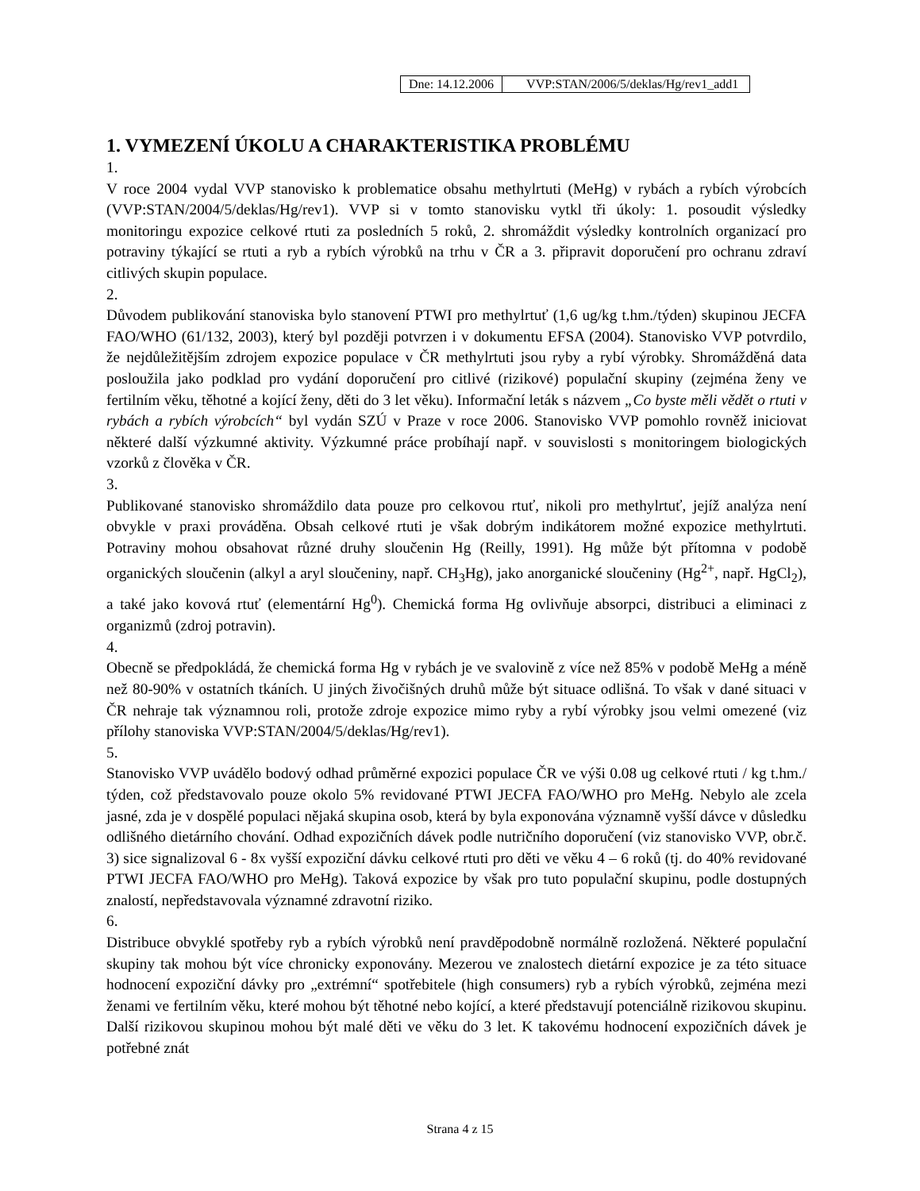Dne: 14.12.2006 VVP:STAN/2006/5/deklas/Hg/rev1_add1
1. VYMEZENÍ ÚKOLU A CHARAKTERISTIKA PROBLÉMU
1.
V roce 2004 vydal VVP stanovisko k problematice obsahu methylrtuti (MeHg) v rybách a rybích výrobcích (VVP:STAN/2004/5/deklas/Hg/rev1). VVP si v tomto stanovisku vytkl tři úkoly: 1. posoudit výsledky monitoringu expozice celkové rtuti za posledních 5 roků, 2. shromáždit výsledky kontrolních organizací pro potraviny týkající se rtuti a ryb a rybích výrobků na trhu v ČR a 3. připravit doporučení pro ochranu zdraví citlivých skupin populace.
2.
Důvodem publikování stanoviska bylo stanovení PTWI pro methylrtuť (1,6 ug/kg t.hm./týden) skupinou JECFA FAO/WHO (61/132, 2003), který byl později potvrzen i v dokumentu EFSA (2004). Stanovisko VVP potvrdilo, že nejdůležitějším zdrojem expozice populace v ČR methylrtuti jsou ryby a rybí výrobky. Shromážděná data posloužila jako podklad pro vydání doporučení pro citlivé (rizikové) populační skupiny (zejména ženy ve fertilním věku, těhotné a kojící ženy, děti do 3 let věku). Informační leták s názvem „Co byste měli vědět o rtuti v rybách a rybích výrobcích“ byl vydán SZÚ v Praze v roce 2006. Stanovisko VVP pomohlo rovněž iniciovat některé další výzkumné aktivity. Výzkumné práce probíhají např. v souvislosti s monitoringem biologických vzorků z člověka v ČR.
3.
Publikované stanovisko shromáždilo data pouze pro celkovou rtuť, nikoli pro methylrtuť, jejíž analýza není obvykle v praxi prováděna. Obsah celkové rtuti je však dobrým indikátorem možné expozice methylrtuti. Potraviny mohou obsahovat různé druhy sloučenin Hg (Reilly, 1991). Hg může být přítomna v podobě organických sloučenin (alkyl a aryl sloučeniny, např. CH<sub>3</sub>Hg), jako anorganické sloučeniny (Hg<sup>2+</sup>, např. HgCl<sub>2</sub>), a také jako kovová rtuť (elementární Hg<sup>0</sup>). Chemická forma Hg ovlivňuje absorpci, distribuci a eliminaci z organizmů (zdroj potravin).
4.
Obecně se předpokládá, že chemická forma Hg v rybách je ve svalovině z více než 85% v podobě MeHg a méně než 80-90% v ostatních tkáních. U jiných živočišných druhů může být situace odlišná. To však v dané situaci v ČR nehraje tak významnou roli, protože zdroje expozice mimo ryby a rybí výrobky jsou velmi omezené (viz přílohy stanoviska VVP:STAN/2004/5/deklas/Hg/rev1).
5.
Stanovisko VVP uvádělo bodový odhad průměrné expozici populace ČR ve výši 0.08 ug celkové rtuti / kg t.hm./ týden, což představovalo pouze okolo 5% revidované PTWI JECFA FAO/WHO pro MeHg. Nebylo ale zcela jasné, zda je v dospělé populaci nějaká skupina osob, která by byla exponována významně vyšší dávce v důsledku odlišného dietárního chování. Odhad expozičních dávek podle nutričního doporučení (viz stanovisko VVP, obr.č. 3) sice signalizoval 6 - 8x vyšší expoziční dávku celkové rtuti pro děti ve věku 4 – 6 roků (tj. do 40% revidované PTWI JECFA FAO/WHO pro MeHg). Taková expozice by však pro tuto populační skupinu, podle dostupných znalostí, nepředstavovala významné zdravotní riziko.
6.
Distribuce obvyklé spotřeby ryb a rybích výrobků není pravděpodobně normálně rozložená. Některé populační skupiny tak mohou být více chronicky exponovány. Mezerou ve znalostech dietární expozice je za této situace hodnocení expoziční dávky pro „extrémní“ spotřebitele (high consumers) ryb a rybích výrobků, zejména mezi ženami ve fertilním věku, které mohou být těhotné nebo kojící, a které představují potenciálně rizikovou skupinu. Další rizikovou skupinou mohou být malé děti ve věku do 3 let. K takovému hodnocení expozičních dávek je potřebné znát
Strana 4 z 15